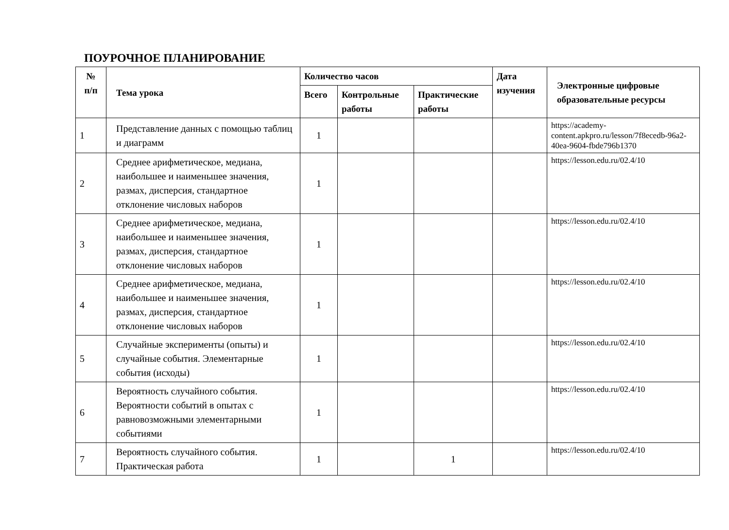ПОУРОЧНОЕ ПЛАНИРОВАНИЕ
| № п/п | Тема урока | Количество часов | | | Дата изучения | Электронные цифровые образовательные ресурсы |
| --- | --- | --- | --- | --- | --- | --- |
| | | Всего | Контрольные работы | Практические работы | | |
| 1 | Представление данных с помощью таблиц и диаграмм | 1 | | | | https://academy-content.apkpro.ru/lesson/7f8ecedb-96a2-40ea-9604-fbde796b1370 |
| 2 | Среднее арифметическое, медиана, наибольшее и наименьшее значения, размах, дисперсия, стандартное отклонение числовых наборов | 1 | | | | https://lesson.edu.ru/02.4/10 |
| 3 | Среднее арифметическое, медиана, наибольшее и наименьшее значения, размах, дисперсия, стандартное отклонение числовых наборов | 1 | | | | https://lesson.edu.ru/02.4/10 |
| 4 | Среднее арифметическое, медиана, наибольшее и наименьшее значения, размах, дисперсия, стандартное отклонение числовых наборов | 1 | | | | https://lesson.edu.ru/02.4/10 |
| 5 | Случайные эксперименты (опыты) и случайные события. Элементарные события (исходы) | 1 | | | | https://lesson.edu.ru/02.4/10 |
| 6 | Вероятность случайного события. Вероятности событий в опытах с равновозможными элементарными событиями | 1 | | | | https://lesson.edu.ru/02.4/10 |
| 7 | Вероятность случайного события. Практическая работа | 1 | | 1 | | https://lesson.edu.ru/02.4/10 |